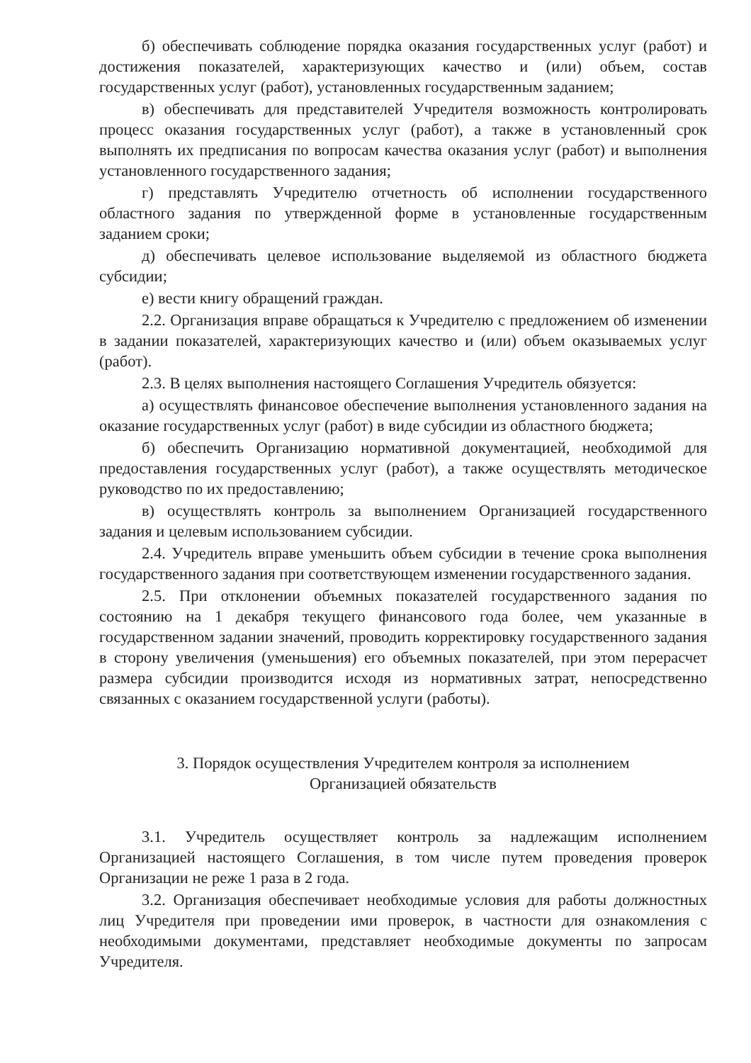б) обеспечивать соблюдение порядка оказания государственных услуг (работ) и достижения показателей, характеризующих качество и (или) объем, состав государственных услуг (работ), установленных государственным заданием;
в) обеспечивать для представителей Учредителя возможность контролировать процесс оказания государственных услуг (работ), а также в установленный срок выполнять их предписания по вопросам качества оказания услуг (работ) и выполнения установленного государственного задания;
г) представлять Учредителю отчетность об исполнении государственного областного задания по утвержденной форме в установленные государственным заданием сроки;
д) обеспечивать целевое использование выделяемой из областного бюджета субсидии;
е) вести книгу обращений граждан.
2.2. Организация вправе обращаться к Учредителю с предложением об изменении в задании показателей, характеризующих качество и (или) объем оказываемых услуг (работ).
2.3. В целях выполнения настоящего Соглашения Учредитель обязуется:
а) осуществлять финансовое обеспечение выполнения установленного задания на оказание государственных услуг (работ) в виде субсидии из областного бюджета;
б) обеспечить Организацию нормативной документацией, необходимой для предоставления государственных услуг (работ), а также осуществлять методическое руководство по их предоставлению;
в) осуществлять контроль за выполнением Организацией государственного задания и целевым использованием субсидии.
2.4. Учредитель вправе уменьшить объем субсидии в течение срока выполнения государственного задания при соответствующем изменении государственного задания.
2.5. При отклонении объемных показателей государственного задания по состоянию на 1 декабря текущего финансового года более, чем указанные в государственном задании значений, проводить корректировку государственного задания в сторону увеличения (уменьшения) его объемных показателей, при этом перерасчет размера субсидии производится исходя из нормативных затрат, непосредственно связанных с оказанием государственной услуги (работы).
3. Порядок осуществления Учредителем контроля за исполнением
Организацией обязательств
3.1. Учредитель осуществляет контроль за надлежащим исполнением Организацией настоящего Соглашения, в том числе путем проведения проверок Организации не реже 1 раза в 2 года.
3.2. Организация обеспечивает необходимые условия для работы должностных лиц Учредителя при проведении ими проверок, в частности для ознакомления с необходимыми документами, представляет необходимые документы по запросам Учредителя.